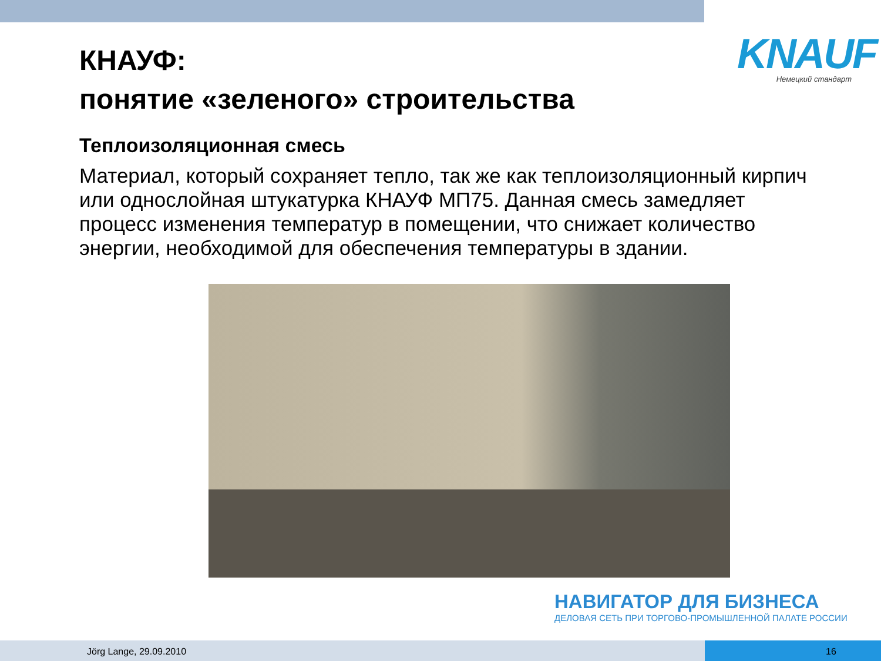КНАУФ:
понятие «зеленого» строительства
KNAUF
Немецкий стандарт
Теплоизоляционная смесь
Материал, который сохраняет тепло, так же как теплоизоляционный кирпич или однослойная штукатурка КНАУФ МП75. Данная смесь замедляет процесс изменения температур в помещении, что снижает количество энергии, необходимой для обеспечения температуры в здании.
НАВИГАТОР ДЛЯ БИЗНЕСА
ДЕЛОВАЯ СЕТЬ ПРИ ТОРГОВО-ПРОМЫШЛЕННОЙ ПАЛАТЕ РОССИИ
Jörg Lange, 29.09.2010 16